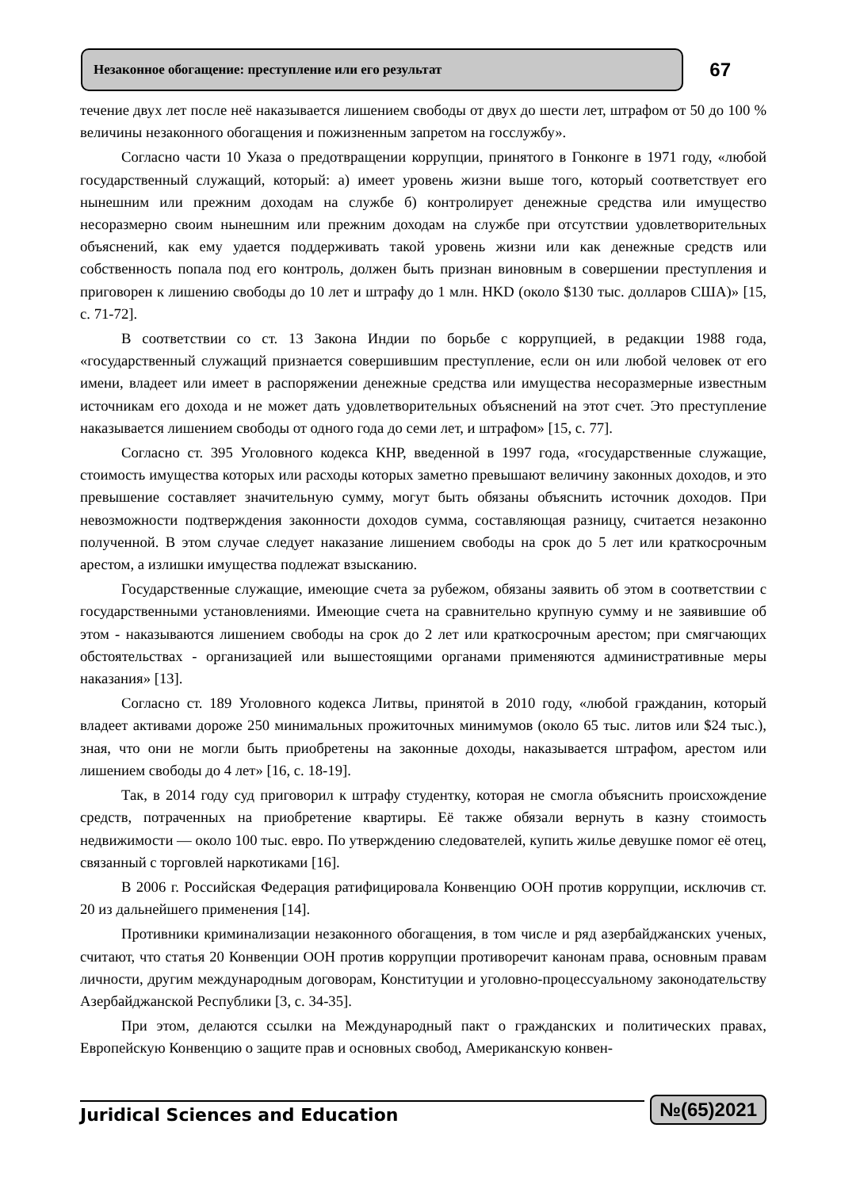Незаконное обогащение: преступление или его результат
67
течение двух лет после неё наказывается лишением свободы от двух до шести лет, штрафом от 50 до 100 % величины незаконного обогащения и пожизненным запретом на госслужбу».
Согласно части 10 Указа о предотвращении коррупции, принятого в Гонконге в 1971 году, «любой государственный служащий, который: а) имеет уровень жизни выше того, который соответствует его нынешним или прежним доходам на службе б) контролирует денежные средства или имущество несоразмерно своим нынешним или прежним доходам на службе при отсутствии удовлетворительных объяснений, как ему удается поддерживать такой уровень жизни или как денежные средств или собственность попала под его контроль, должен быть признан виновным в совершении преступления и приговорен к лишению свободы до 10 лет и штрафу до 1 млн. HKD (около $130 тыс. долларов США)» [15, с. 71-72].
В соответствии со ст. 13 Закона Индии по борьбе с коррупцией, в редакции 1988 года, «государственный служащий признается совершившим преступление, если он или любой человек от его имени, владеет или имеет в распоряжении денежные средства или имущества несоразмерные известным источникам его дохода и не может дать удовлетворительных объяснений на этот счет. Это преступление наказывается лишением свободы от одного года до семи лет, и штрафом» [15, с. 77].
Согласно ст. 395 Уголовного кодекса КНР, введенной в 1997 года, «государственные служащие, стоимость имущества которых или расходы которых заметно превышают величину законных доходов, и это превышение составляет значительную сумму, могут быть обязаны объяснить источник доходов. При невозможности подтверждения законности доходов сумма, составляющая разницу, считается незаконно полученной. В этом случае следует наказание лишением свободы на срок до 5 лет или краткосрочным арестом, а излишки имущества подлежат взысканию.
Государственные служащие, имеющие счета за рубежом, обязаны заявить об этом в соответствии с государственными установлениями. Имеющие счета на сравнительно крупную сумму и не заявившие об этом - наказываются лишением свободы на срок до 2 лет или краткосрочным арестом; при смягчающих обстоятельствах - организацией или вышестоящими органами применяются административные меры наказания» [13].
Согласно ст. 189 Уголовного кодекса Литвы, принятой в 2010 году, «любой гражданин, который владеет активами дороже 250 минимальных прожиточных минимумов (около 65 тыс. литов или $24 тыс.), зная, что они не могли быть приобретены на законные доходы, наказывается штрафом, арестом или лишением свободы до 4 лет» [16, с. 18-19].
Так, в 2014 году суд приговорил к штрафу студентку, которая не смогла объяснить происхождение средств, потраченных на приобретение квартиры. Её также обязали вернуть в казну стоимость недвижимости — около 100 тыс. евро. По утверждению следователей, купить жилье девушке помог её отец, связанный с торговлей наркотиками [16].
В 2006 г. Российская Федерация ратифицировала Конвенцию ООН против коррупции, исключив ст. 20 из дальнейшего применения [14].
Противники криминализации незаконного обогащения, в том числе и ряд азербайджанских ученых, считают, что статья 20 Конвенции ООН против коррупции противоречит канонам права, основным правам личности, другим международным договорам, Конституции и уголовно-процессуальному законодательству Азербайджанской Республики [3, с. 34-35].
При этом, делаются ссылки на Международный пакт о гражданских и политических правах, Европейскую Конвенцию о защите прав и основных свобод, Американскую конвен-
Juridical Sciences and Education
№(65)2021